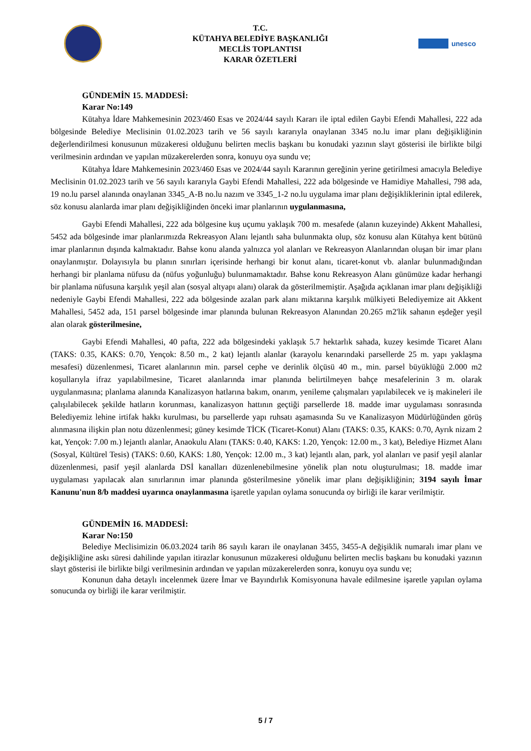T.C.
KÜTAHYA BELEDİYE BAŞKANLIĞI
MECLİS TOPLANTISI
KARAR ÖZETLERİ
unesco
GÜNDEMİN 15. MADDESİ:
Karar No:149
Kütahya İdare Mahkemesinin 2023/460 Esas ve 2024/44 sayılı Kararı ile iptal edilen Gaybi Efendi Mahallesi, 222 ada bölgesinde Belediye Meclisinin 01.02.2023 tarih ve 56 sayılı kararıyla onaylanan 3345 no.lu imar planı değişikliğinin değerlendirilmesi konusunun müzakeresi olduğunu belirten meclis başkanı bu konudaki yazının slayt gösterisi ile birlikte bilgi verilmesinin ardından ve yapılan müzakerelerden sonra, konuyu oya sundu ve;
Kütahya İdare Mahkemesinin 2023/460 Esas ve 2024/44 sayılı Kararının gereğinin yerine getirilmesi amacıyla Belediye Meclisinin 01.02.2023 tarih ve 56 sayılı kararıyla Gaybi Efendi Mahallesi, 222 ada bölgesinde ve Hamidiye Mahallesi, 798 ada, 19 no.lu parsel alanında onaylanan 3345_A-B no.lu nazım ve 3345_1-2 no.lu uygulama imar planı değişikliklerinin iptal edilerek, söz konusu alanlarda imar planı değişikliğinden önceki imar planlarının uygulanmasına,
Gaybi Efendi Mahallesi, 222 ada bölgesine kuş uçumu yaklaşık 700 m. mesafede (alanın kuzeyinde) Akkent Mahallesi, 5452 ada bölgesinde imar planlarımızda Rekreasyon Alanı lejantlı saha bulunmakta olup, söz konusu alan Kütahya kent bütünü imar planlarının dışında kalmaktadır. Bahse konu alanda yalnızca yol alanları ve Rekreasyon Alanlarından oluşan bir imar planı onaylanmıştır. Dolayısıyla bu planın sınırları içerisinde herhangi bir konut alanı, ticaret-konut vb. alanlar bulunmadığından herhangi bir planlama nüfusu da (nüfus yoğunluğu) bulunmamaktadır. Bahse konu Rekreasyon Alanı günümüze kadar herhangi bir planlama nüfusuna karşılık yeşil alan (sosyal altyapı alanı) olarak da gösterilmemiştir. Aşağıda açıklanan imar planı değişikliği nedeniyle Gaybi Efendi Mahallesi, 222 ada bölgesinde azalan park alanı miktarına karşılık mülkiyeti Belediyemize ait Akkent Mahallesi, 5452 ada, 151 parsel bölgesinde imar planında bulunan Rekreasyon Alanından 20.265 m2'lik sahanın eşdeğer yeşil alan olarak gösterilmesine,
Gaybi Efendi Mahallesi, 40 pafta, 222 ada bölgesindeki yaklaşık 5.7 hektarlık sahada, kuzey kesimde Ticaret Alanı (TAKS: 0.35, KAKS: 0.70, Yençok: 8.50 m., 2 kat) lejantlı alanlar (karayolu kenarındaki parsellerde 25 m. yapı yaklaşma mesafesi) düzenlenmesi, Ticaret alanlarının min. parsel cephe ve derinlik ölçüsü 40 m., min. parsel büyüklüğü 2.000 m2 koşullarıyla ifraz yapılabilmesine, Ticaret alanlarında imar planında belirtilmeyen bahçe mesafelerinin 3 m. olarak uygulanmasına; planlama alanında Kanalizasyon hatlarına bakım, onarım, yenileme çalışmaları yapılabilecek ve iş makineleri ile çalışılabilecek şekilde hatların korunması, kanalizasyon hattının geçtiği parsellerde 18. madde imar uygulaması sonrasında Belediyemiz lehine irtifak hakkı kurulması, bu parsellerde yapı ruhsatı aşamasında Su ve Kanalizasyon Müdürlüğünden görüş alınmasına ilişkin plan notu düzenlenmesi; güney kesimde TİCK (Ticaret-Konut) Alanı (TAKS: 0.35, KAKS: 0.70, Ayrık nizam 2 kat, Yençok: 7.00 m.) lejantlı alanlar, Anaokulu Alanı (TAKS: 0.40, KAKS: 1.20, Yençok: 12.00 m., 3 kat), Belediye Hizmet Alanı (Sosyal, Kültürel Tesis) (TAKS: 0.60, KAKS: 1.80, Yençok: 12.00 m., 3 kat) lejantlı alan, park, yol alanları ve pasif yeşil alanlar düzenlenmesi, pasif yeşil alanlarda DSİ kanalları düzenlenebilmesine yönelik plan notu oluşturulması; 18. madde imar uygulaması yapılacak alan sınırlarının imar planında gösterilmesine yönelik imar planı değişikliğinin; 3194 sayılı İmar Kanunu'nun 8/b maddesi uyarınca onaylanmasına işaretle yapılan oylama sonucunda oy birliği ile karar verilmiştir.
GÜNDEMİN 16. MADDESİ:
Karar No:150
Belediye Meclisimizin 06.03.2024 tarih 86 sayılı kararı ile onaylanan 3455, 3455-A değişiklik numaralı imar planı ve değişikliğine askı süresi dahilinde yapılan itirazlar konusunun müzakeresi olduğunu belirten meclis başkanı bu konudaki yazının slayt gösterisi ile birlikte bilgi verilmesinin ardından ve yapılan müzakerelerden sonra, konuyu oya sundu ve;
Konunun daha detaylı incelenmek üzere İmar ve Bayındırlık Komisyonuna havale edilmesine işaretle yapılan oylama sonucunda oy birliği ile karar verilmiştir.
5 / 7